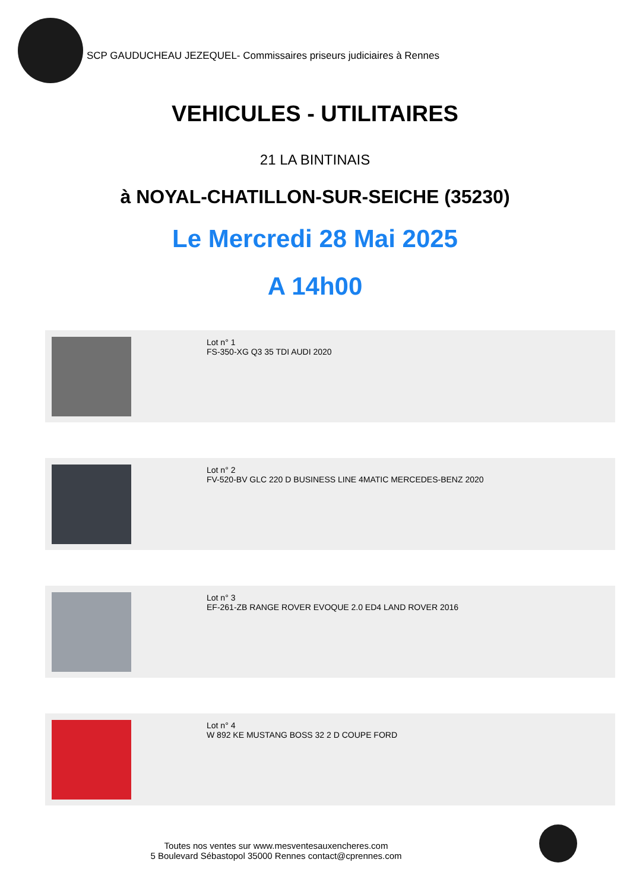SCP GAUDUCHEAU JEZEQUEL- Commissaires priseurs judiciaires à Rennes
VEHICULES - UTILITAIRES
21 LA BINTINAIS
à NOYAL-CHATILLON-SUR-SEICHE (35230)
Le Mercredi 28 Mai 2025
A 14h00
Lot n° 1
FS-350-XG Q3 35 TDI AUDI 2020
Lot n° 2
FV-520-BV GLC 220 D BUSINESS LINE 4MATIC MERCEDES-BENZ 2020
Lot n° 3
EF-261-ZB RANGE ROVER EVOQUE 2.0 ED4 LAND ROVER 2016
Lot n° 4
W 892 KE MUSTANG BOSS 32 2 D COUPE FORD
Toutes nos ventes sur www.mesventesauxencheres.com
5 Boulevard Sébastopol 35000 Rennes contact@cprennes.com